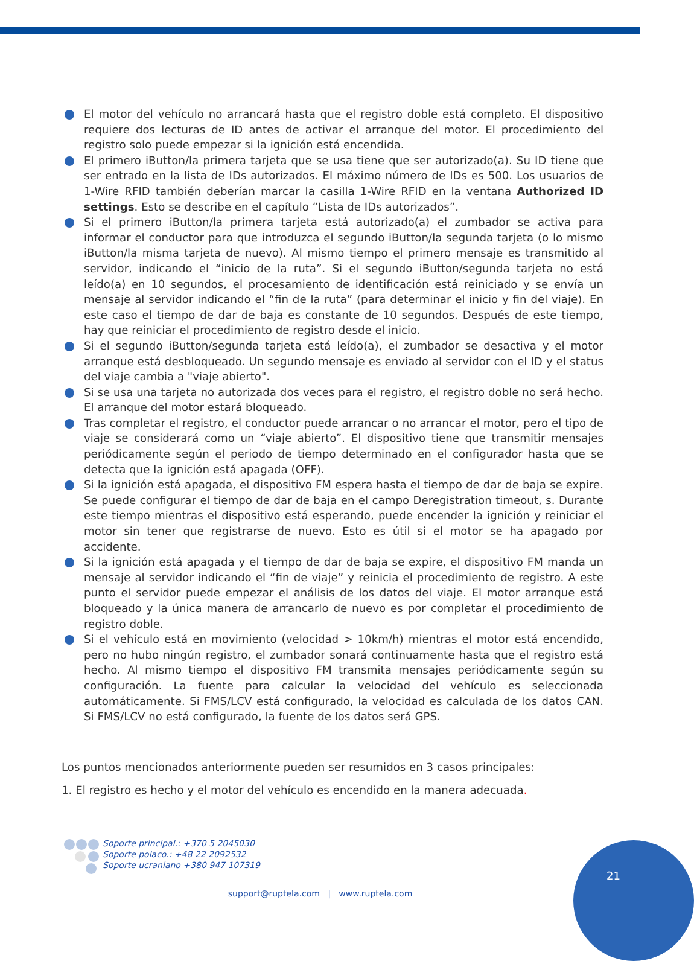El motor del vehículo no arrancará hasta que el registro doble está completo. El dispositivo requiere dos lecturas de ID antes de activar el arranque del motor. El procedimiento del registro solo puede empezar si la ignición está encendida.
El primero iButton/la primera tarjeta que se usa tiene que ser autorizado(a). Su ID tiene que ser entrado en la lista de IDs autorizados. El máximo número de IDs es 500. Los usuarios de 1-Wire RFID también deberían marcar la casilla 1-Wire RFID en la ventana Authorized ID settings. Esto se describe en el capítulo “Lista de IDs autorizados”.
Si el primero iButton/la primera tarjeta está autorizado(a) el zumbador se activa para informar el conductor para que introduzca el segundo iButton/la segunda tarjeta (o lo mismo iButton/la misma tarjeta de nuevo). Al mismo tiempo el primero mensaje es transmitido al servidor, indicando el “inicio de la ruta”. Si el segundo iButton/segunda tarjeta no está leído(a) en 10 segundos, el procesamiento de identificación está reiniciado y se envía un mensaje al servidor indicando el “fin de la ruta” (para determinar el inicio y fin del viaje). En este caso el tiempo de dar de baja es constante de 10 segundos. Después de este tiempo, hay que reiniciar el procedimiento de registro desde el inicio.
Si el segundo iButton/segunda tarjeta está leído(a), el zumbador se desactiva y el motor arranque está desbloqueado. Un segundo mensaje es enviado al servidor con el ID y el status del viaje cambia a "viaje abierto".
Si se usa una tarjeta no autorizada dos veces para el registro, el registro doble no será hecho. El arranque del motor estará bloqueado.
Tras completar el registro, el conductor puede arrancar o no arrancar el motor, pero el tipo de viaje se considerará como un “viaje abierto”. El dispositivo tiene que transmitir mensajes periódicamente según el periodo de tiempo determinado en el configurador hasta que se detecta que la ignición está apagada (OFF).
Si la ignición está apagada, el dispositivo FM espera hasta el tiempo de dar de baja se expire. Se puede configurar el tiempo de dar de baja en el campo Deregistration timeout, s. Durante este tiempo mientras el dispositivo está esperando, puede encender la ignición y reiniciar el motor sin tener que registrarse de nuevo. Esto es útil si el motor se ha apagado por accidente.
Si la ignición está apagada y el tiempo de dar de baja se expire, el dispositivo FM manda un mensaje al servidor indicando el “fin de viaje” y reinicia el procedimiento de registro. A este punto el servidor puede empezar el análisis de los datos del viaje. El motor arranque está bloqueado y la única manera de arrancarlo de nuevo es por completar el procedimiento de registro doble.
Si el vehículo está en movimiento (velocidad > 10km/h) mientras el motor está encendido, pero no hubo ningún registro, el zumbador sonará continuamente hasta que el registro está hecho. Al mismo tiempo el dispositivo FM transmita mensajes periódicamente según su configuración. La fuente para calcular la velocidad del vehículo es seleccionada automáticamente. Si FMS/LCV está configurado, la velocidad es calculada de los datos CAN. Si FMS/LCV no está configurado, la fuente de los datos será GPS.
Los puntos mencionados anteriormente pueden ser resumidos en 3 casos principales:
1. El registro es hecho y el motor del vehículo es encendido en la manera adecuada.
Soporte principal.: +370 5 2045030
Soporte polaco.: +48 22 2092532
Soporte ucraniano +380 947 107319
support@ruptela.com | www.ruptela.com
21